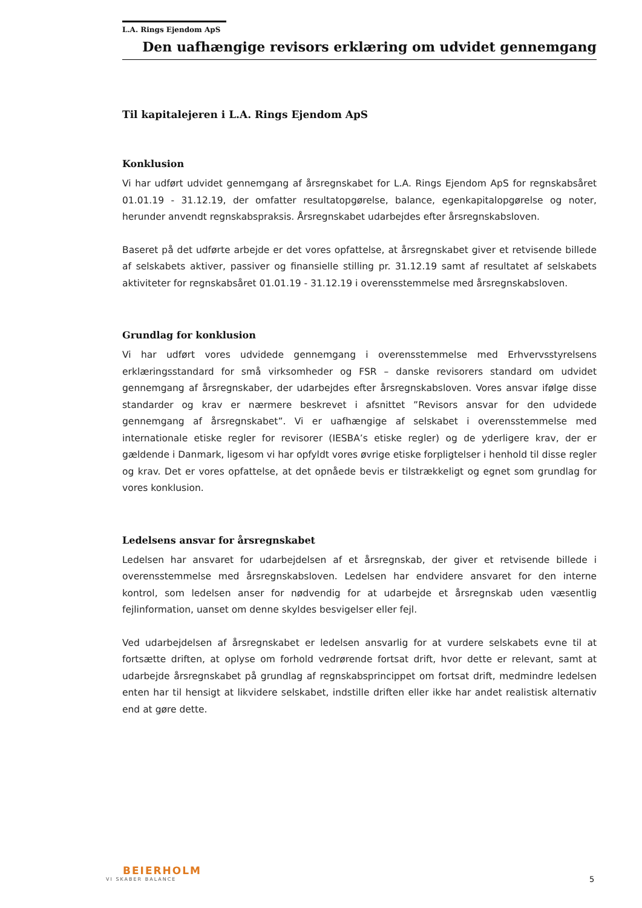L.A. Rings Ejendom ApS
Den uafhængige revisors erklæring om udvidet gennemgang
Til kapitalejeren i L.A. Rings Ejendom ApS
Konklusion
Vi har udført udvidet gennemgang af årsregnskabet for L.A. Rings Ejendom ApS for regnskabsåret 01.01.19 - 31.12.19, der omfatter resultatopgørelse, balance, egenkapitalopgørelse og noter, herunder anvendt regnskabspraksis. Årsregnskabet udarbejdes efter årsregnskabsloven.
Baseret på det udførte arbejde er det vores opfattelse, at årsregnskabet giver et retvisende billede af selskabets aktiver, passiver og finansielle stilling pr. 31.12.19 samt af resultatet af selskabets aktiviteter for regnskabsåret 01.01.19 - 31.12.19 i overensstemmelse med årsregnskabsloven.
Grundlag for konklusion
Vi har udført vores udvidede gennemgang i overensstemmelse med Erhvervsstyrelsens erklæringsstandard for små virksomheder og FSR – danske revisorers standard om udvidet gennemgang af årsregnskaber, der udarbejdes efter årsregnskabsloven. Vores ansvar ifølge disse standarder og krav er nærmere beskrevet i afsnittet ”Revisors ansvar for den udvidede gennemgang af årsregnskabet”. Vi er uafhængige af selskabet i overensstemmelse med internationale etiske regler for revisorer (IESBA’s etiske regler) og de yderligere krav, der er gældende i Danmark, ligesom vi har opfyldt vores øvrige etiske forpligtelser i henhold til disse regler og krav. Det er vores opfattelse, at det opnåede bevis er tilstrækkeligt og egnet som grundlag for vores konklusion.
Ledelsens ansvar for årsregnskabet
Ledelsen har ansvaret for udarbejdelsen af et årsregnskab, der giver et retvisende billede i overensstemmelse med årsregnskabsloven. Ledelsen har endvidere ansvaret for den interne kontrol, som ledelsen anser for nødvendig for at udarbejde et årsregnskab uden væsentlig fejlinformation, uanset om denne skyldes besvigelser eller fejl.
Ved udarbejdelsen af årsregnskabet er ledelsen ansvarlig for at vurdere selskabets evne til at fortsætte driften, at oplyse om forhold vedrørende fortsat drift, hvor dette er relevant, samt at udarbejde årsregnskabet på grundlag af regnskabsprincippet om fortsat drift, medmindre ledelsen enten har til hensigt at likvidere selskabet, indstille driften eller ikke har andet realistisk alternativ end at gøre dette.
BEIERHOLM
VI SKABER BALANCE
5